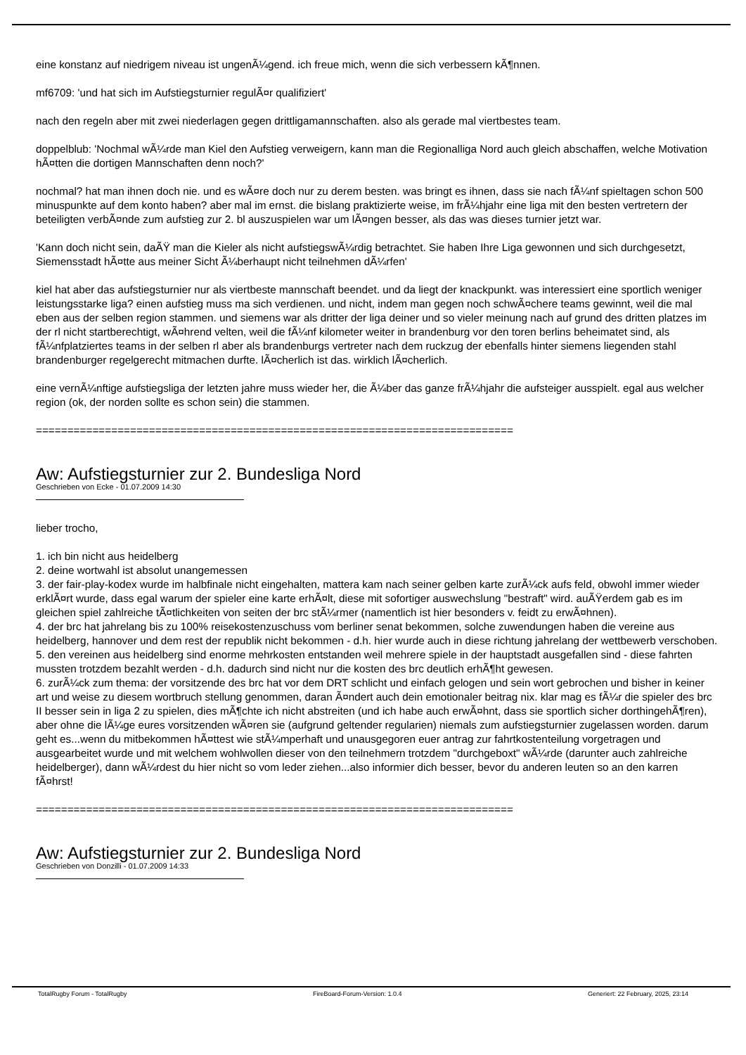eine konstanz auf niedrigem niveau ist ungenÃ¼gend. ich freue mich, wenn die sich verbessern kÃ¶nnen.
mf6709: 'und hat sich im Aufstiegsturnier regulÃ¤r qualifiziert'
nach den regeln aber mit zwei niederlagen gegen drittligamannschaften. also als gerade mal viertbestes team.
doppelblub: 'Nochmal wÃ¼rde man Kiel den Aufstieg verweigern, kann man die Regionalliga Nord auch gleich abschaffen, welche Motivation hÃ¤tten die dortigen Mannschaften denn noch?'
nochmal? hat man ihnen doch nie. und es wÃ¤re doch nur zu derem besten. was bringt es ihnen, dass sie nach fÃ¼nf spieltagen schon 500 minuspunkte auf dem konto haben? aber mal im ernst. die bislang praktizierte weise, im frÃ¼hjahr eine liga mit den besten vertretern der beteiligten verbÃ¤nde zum aufstieg zur 2. bl auszuspielen war um lÃ¤ngen besser, als das was dieses turnier jetzt war.
'Kann doch nicht sein, daÃŸ man die Kieler als nicht aufstiegswÃ¼rdig betrachtet. Sie haben Ihre Liga gewonnen und sich durchgesetzt, Siemensstadt hÃ¤tte aus meiner Sicht Ã¼berhaupt nicht teilnehmen dÃ¼rfen'
kiel hat aber das aufstiegsturnier nur als viertbeste mannschaft beendet. und da liegt der knackpunkt. was interessiert eine sportlich weniger leistungsstarke liga? einen aufstieg muss ma sich verdienen. und nicht, indem man gegen noch schwÃ¤chere teams gewinnt, weil die mal eben aus der selben region stammen. und siemens war als dritter der liga deiner und so vieler meinung nach auf grund des dritten platzes im der rl nicht startberechtigt, wÃ¤hrend velten, weil die fÃ¼nf kilometer weiter in brandenburg vor den toren berlins beheimatet sind, als fÃ¼nfplatziertes teams in der selben rl aber als brandenburgs vertreter nach dem ruckzug der ebenfalls hinter siemens liegenden stahl brandenburger regelgerecht mitmachen durfte. lÃ¤cherlich ist das. wirklich lÃ¤cherlich.
eine vernÃ¼nftige aufstiegsliga der letzten jahre muss wieder her, die Ã¼ber das ganze frÃ¼hjahr die aufsteiger ausspielt. egal aus welcher region (ok, der norden sollte es schon sein) die stammen.
============================================================================
Aw: Aufstiegsturnier zur 2. Bundesliga Nord
Geschrieben von Ecke - 01.07.2009 14:30
lieber trocho,
1. ich bin nicht aus heidelberg
2. deine wortwahl ist absolut unangemessen
3. der fair-play-kodex wurde im halbfinale nicht eingehalten, mattera kam nach seiner gelben karte zurÃ¼ck aufs feld, obwohl immer wieder erklÃ¤rt wurde, dass egal warum der spieler eine karte erhÃ¤lt, diese mit sofortiger auswechslung "bestraft" wird. auÃŸerdem gab es im gleichen spiel zahlreiche tÃ¤tlichkeiten von seiten der brc stÃ¼rmer (namentlich ist hier besonders v. feidt zu erwÃ¤hnen).
4. der brc hat jahrelang bis zu 100% reisekostenzuschuss vom berliner senat bekommen, solche zuwendungen haben die vereine aus heidelberg, hannover und dem rest der republik nicht bekommen - d.h. hier wurde auch in diese richtung jahrelang der wettbewerb verschoben.
5. den vereinen aus heidelberg sind enorme mehrkosten entstanden weil mehrere spiele in der hauptstadt ausgefallen sind - diese fahrten mussten trotzdem bezahlt werden - d.h. dadurch sind nicht nur die kosten des brc deutlich erhÃ¶ht gewesen.
6. zurÃ¼ck zum thema: der vorsitzende des brc hat vor dem DRT schlicht und einfach gelogen und sein wort gebrochen und bisher in keiner art und weise zu diesem wortbruch stellung genommen, daran Ã¤ndert auch dein emotionaler beitrag nix. klar mag es fÃ¼r die spieler des brc II besser sein in liga 2 zu spielen, dies mÃ¶chte ich nicht abstreiten (und ich habe auch erwÃ¤hnt, dass sie sportlich sicher dorthingehÃ¶ren), aber ohne die lÃ¼ge eures vorsitzenden wÃ¤ren sie (aufgrund geltender regularien) niemals zum aufstiegsturnier zugelassen worden. darum geht es...wenn du mitbekommen hÃ¤ttest wie stÃ¼mperhaft und unausgegoren euer antrag zur fahrtkostenteilung vorgetragen und ausgearbeitet wurde und mit welchem wohlwollen dieser von den teilnehmern trotzdem "durchgeboxt" wÃ¼rde (darunter auch zahlreiche heidelberger), dann wÃ¼rdest du hier nicht so vom leder ziehen...also informier dich besser, bevor du anderen leuten so an den karren fÃ¤hrst!
============================================================================
Aw: Aufstiegsturnier zur 2. Bundesliga Nord
Geschrieben von Donzilli - 01.07.2009 14:33
TotalRugby Forum - TotalRugby FireBoard-Forum-Version: 1.0.4 Generiert: 22 February, 2025, 23:14